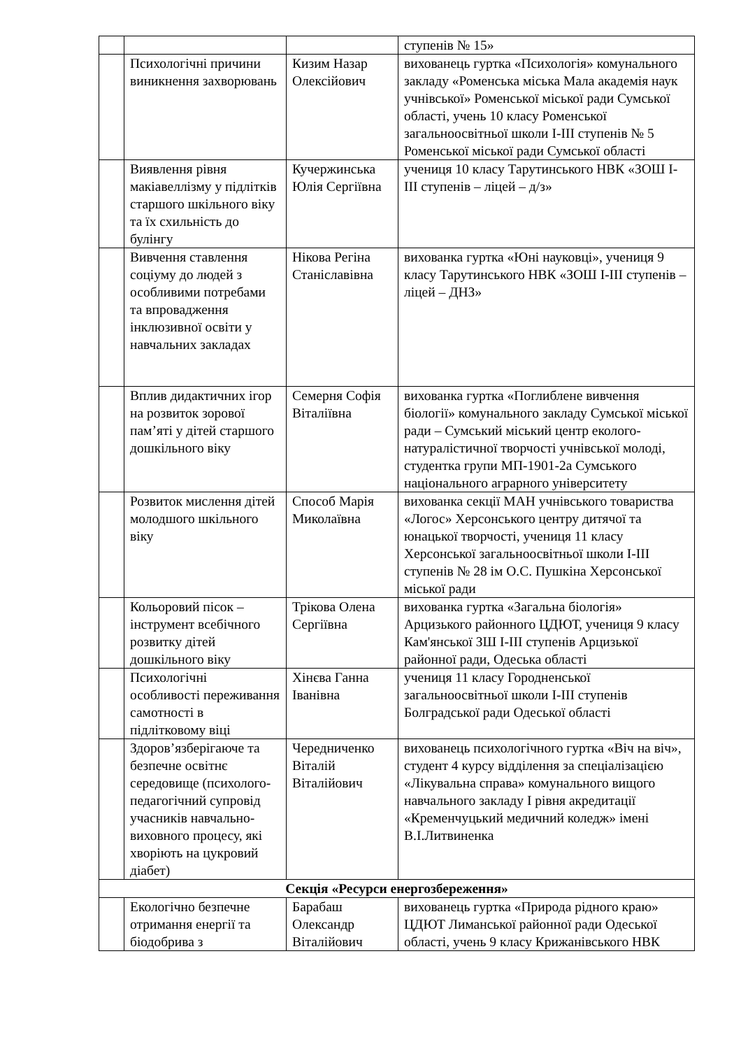| | | | ступенів № 15» |
| | Психологічні причини виникнення захворювань | Кизим Назар Олексійович | вихованець гуртка «Психологія» комунального закладу «Роменська міська Мала академія наук учнівської» Роменської міської ради Сумської області, учень 10 класу Роменської загальноосвітньої школи І-ІІІ ступенів № 5 Роменської міської ради Сумської області |
| | Виявлення рівня макіавеллізму у підлітків старшого шкільного віку та їх схильність до булінгу | Кучержинська Юлія Сергіївна | учениця 10 класу Тарутинського НВК «ЗОШ І-ІІІ ступенів – ліцей – д/з» |
| | Вивчення ставлення соціуму до людей з особливими потребами та впровадження інклюзивної освіти у навчальних закладах | Нікова Регіна Станіславівна | вихованка гуртка «Юні науковці», учениця 9 класу Тарутинського НВК «ЗОШ І-ІІІ ступенів – ліцей – ДНЗ» |
| | Вплив дидактичних ігор на розвиток зорової пам’яті у дітей старшого дошкільного віку | Семерня Софія Віталіївна | вихованка гуртка «Поглиблене вивчення біології» комунального закладу Сумської міської ради – Сумський міський центр еколого-натуралістичної творчості учнівської молоді, студентка групи МП-1901-2а Сумського національного аграрного університету |
| | Розвиток мислення дітей молодшого шкільного віку | Способ Марія Миколаївна | вихованка секції МАН учнівського товариства «Логос» Херсонського центру дитячої та юнацької творчості, учениця 11 класу Херсонської загальноосвітньої школи І-ІІІ ступенів № 28 ім О.С. Пушкіна Херсонської міської ради |
| | Кольоровий пісок – інструмент всебічного розвитку дітей дошкільного віку | Трікова Олена Сергіївна | вихованка гуртка «Загальна біологія» Арцизького районного ЦДЮТ, учениця 9 класу Кам'янської ЗШ І-ІІІ ступенів Арцизької районної ради, Одеська області |
| | Психологічні особливості переживання самотності в підлітковому віці | Хінєва Ганна Іванівна | учениця 11 класу Городненської загальноосвітньої школи І-ІІІ ступенів Болградської ради Одеської області |
| | Здоров’язберігаюче та безпечне освітнє середовище (психолого-педагогічний супровід учасників навчально-виховного процесу, які хворіють на цукровий діабет) | Чередниченко Віталій Віталійович | вихованець психологічного гуртка «Віч на віч», студент 4 курсу відділення за спеціалізацією «Лікувальна справа» комунального вищого навчального закладу І рівня акредитації «Кременчуцький медичний коледж» імені В.І.Литвиненка |
| Секція «Ресурси енергозбереження» | | | |
| | Екологічно безпечне отримання енергії та біодобрива з | Барабаш Олександр Віталійович | вихованець гуртка «Природа рідного краю» ЦДЮТ Лиманської районної ради Одеської області, учень 9 класу Крижанівського НВК |